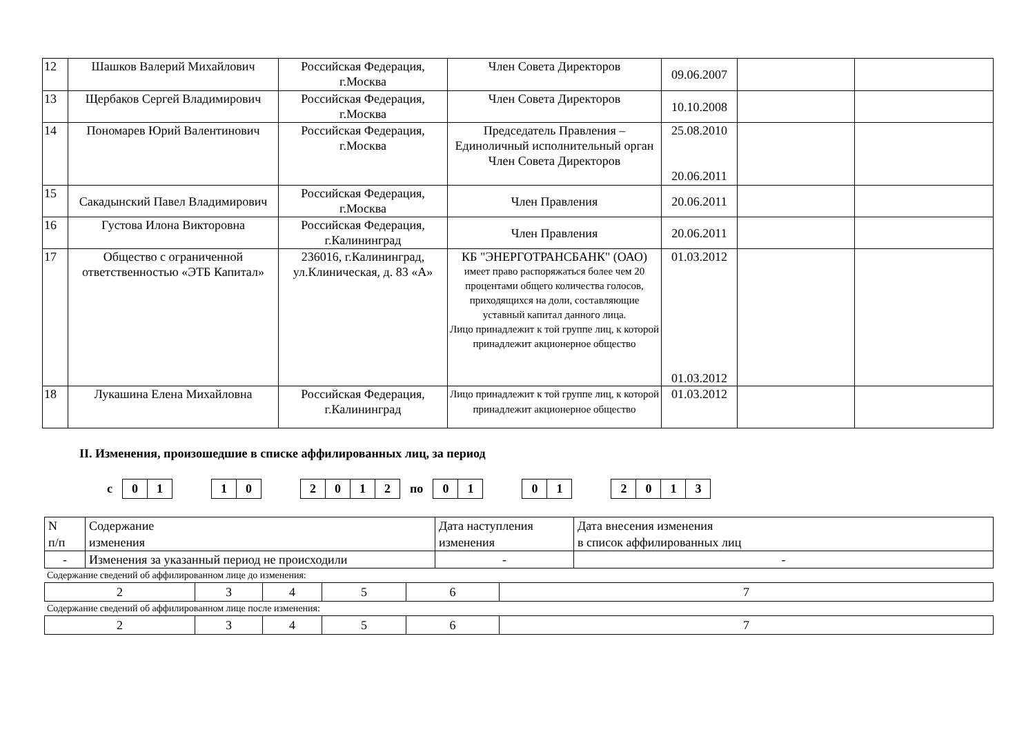| 12 | Шашков Валерий Михайлович | Российская Федерация, г.Москва | Член Совета Директоров | 09.06.2007 | | |
| 13 | Щербаков Сергей Владимирович | Российская Федерация, г.Москва | Член Совета Директоров | 10.10.2008 | | |
| 14 | Пономарев Юрий Валентинович | Российская Федерация, г.Москва | Председатель Правления – Единоличный исполнительный орган Член Совета Директоров | 25.08.2010 20.06.2011 | | |
| 15 | Сакадынский Павел Владимирович | Российская Федерация, г.Москва | Член Правления | 20.06.2011 | | |
| 16 | Густова Илона Викторовна | Российская Федерация, г.Калининград | Член Правления | 20.06.2011 | | |
| 17 | Общество с ограниченной ответственностью «ЭТБ Капитал» | 236016, г.Калининград, ул.Клиническая, д. 83 «А» | КБ "ЭНЕРГОТРАНСБАНК" (ОАО) имеет право распоряжаться более чем 20 процентами общего количества голосов, приходящихся на доли, составляющие уставный капитал данного лица. Лицо принадлежит к той группе лиц, к которой принадлежит акционерное общество | 01.03.2012 01.03.2012 | | |
| 18 | Лукашина Елена Михайловна | Российская Федерация, г.Калининград | Лицо принадлежит к той группе лиц, к которой принадлежит акционерное общество | 01.03.2012 | | |
II. Изменения, произошедшие в списке аффилированных лиц, за период
с
| 0 | 1 |
| 1 | 0 |
| 2 | 0 | 1 | 2 |
по
| 0 | 1 |
| 0 | 1 |
| 2 | 0 | 1 | 3 |
| N п/п | Содержание изменения | Дата наступления изменения | Дата внесения изменения в список аффилированных лиц |
| - | Изменения за указанный период не происходили | - | - |
Содержание сведений об аффилированном лице до изменения:
| 2 | 3 | 4 | 5 | 6 | 7 |
Содержание сведений об аффилированном лице после изменения:
| 2 | 3 | 4 | 5 | 6 | 7 |